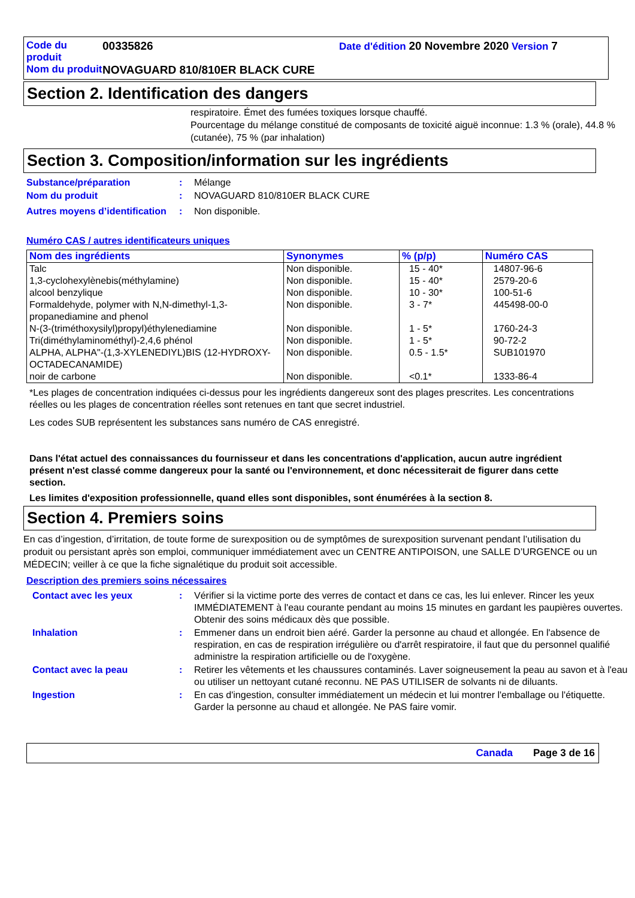Code du produit 00335826 Date d'édition 20 Novembre 2020 Version 7 Nom du produit NOVAGUARD 810/810ER BLACK CURE
Section 2. Identification des dangers
respiratoire. Émet des fumées toxiques lorsque chauffé.
Pourcentage du mélange constitué de composants de toxicité aiguë inconnue: 1.3 % (orale), 44.8 % (cutanée), 75 % (par inhalation)
Section 3. Composition/information sur les ingrédients
Substance/préparation: Mélange
Nom du produit: NOVAGUARD 810/810ER BLACK CURE
Autres moyens d’identification: Non disponible.
Numéro CAS / autres identificateurs uniques
| Nom des ingrédients | Synonymes | % (p/p) | Numéro CAS |
| --- | --- | --- | --- |
| Talc 1,3-cyclohexylènebis(méthylamine) alcool benzylique Formaldehyde, polymer with N,N-dimethyl-1,3-propanediamine and phenol N-(3-(triméthoxysilyl)propyl)éthylenediamine Tri(diméthylaminométhyl)-2,4,6 phénol ALPHA, ALPHA"-(1,3-XYLENEDIYL)BIS (12-HYDROXY-OCTADECANAMIDE) noir de carbone | Non disponible. Non disponible. Non disponible. Non disponible. Non disponible. Non disponible. Non disponible. Non disponible. | 15 - 40* 15 - 40* 10 - 30* 3 - 7* 1 - 5* 1 - 5* 0.5 - 1.5* <0.1* | 14807-96-6 2579-20-6 100-51-6 445498-00-0 1760-24-3 90-72-2 SUB101970 1333-86-4 |
*Les plages de concentration indiquées ci-dessus pour les ingrédients dangereux sont des plages prescrites. Les concentrations réelles ou les plages de concentration réelles sont retenues en tant que secret industriel.
Les codes SUB représentent les substances sans numéro de CAS enregistré.
Dans l'état actuel des connaissances du fournisseur et dans les concentrations d'application, aucun autre ingrédient présent n'est classé comme dangereux pour la santé ou l'environnement, et donc nécessiterait de figurer dans cette section.
Les limites d'exposition professionnelle, quand elles sont disponibles, sont énumérées à la section 8.
Section 4. Premiers soins
En cas d’ingestion, d’irritation, de toute forme de surexposition ou de symptômes de surexposition survenant pendant l’utilisation du produit ou persistant après son emploi, communiquer immédiatement avec un CENTRE ANTIPOISON, une SALLE D’URGENCE ou un MÉDECIN; veiller à ce que la fiche signalétique du produit soit accessible.
Description des premiers soins nécessaires
Contact avec les yeux: Vérifier si la victime porte des verres de contact et dans ce cas, les lui enlever. Rincer les yeux IMMÉDIATEMENT à l'eau courante pendant au moins 15 minutes en gardant les paupières ouvertes. Obtenir des soins médicaux dès que possible.
Inhalation: Emmener dans un endroit bien aéré. Garder la personne au chaud et allongée. En l'absence de respiration, en cas de respiration irrégulière ou d'arrêt respiratoire, il faut que du personnel qualifié administre la respiration artificielle ou de l'oxygène.
Contact avec la peau: Retirer les vêtements et les chaussures contaminés. Laver soigneusement la peau au savon et à l'eau ou utiliser un nettoyant cutané reconnu. NE PAS UTILISER de solvants ni de diluants.
Ingestion: En cas d'ingestion, consulter immédiatement un médecin et lui montrer l'emballage ou l'étiquette. Garder la personne au chaud et allongée. Ne PAS faire vomir.
Canada Page 3 de 16